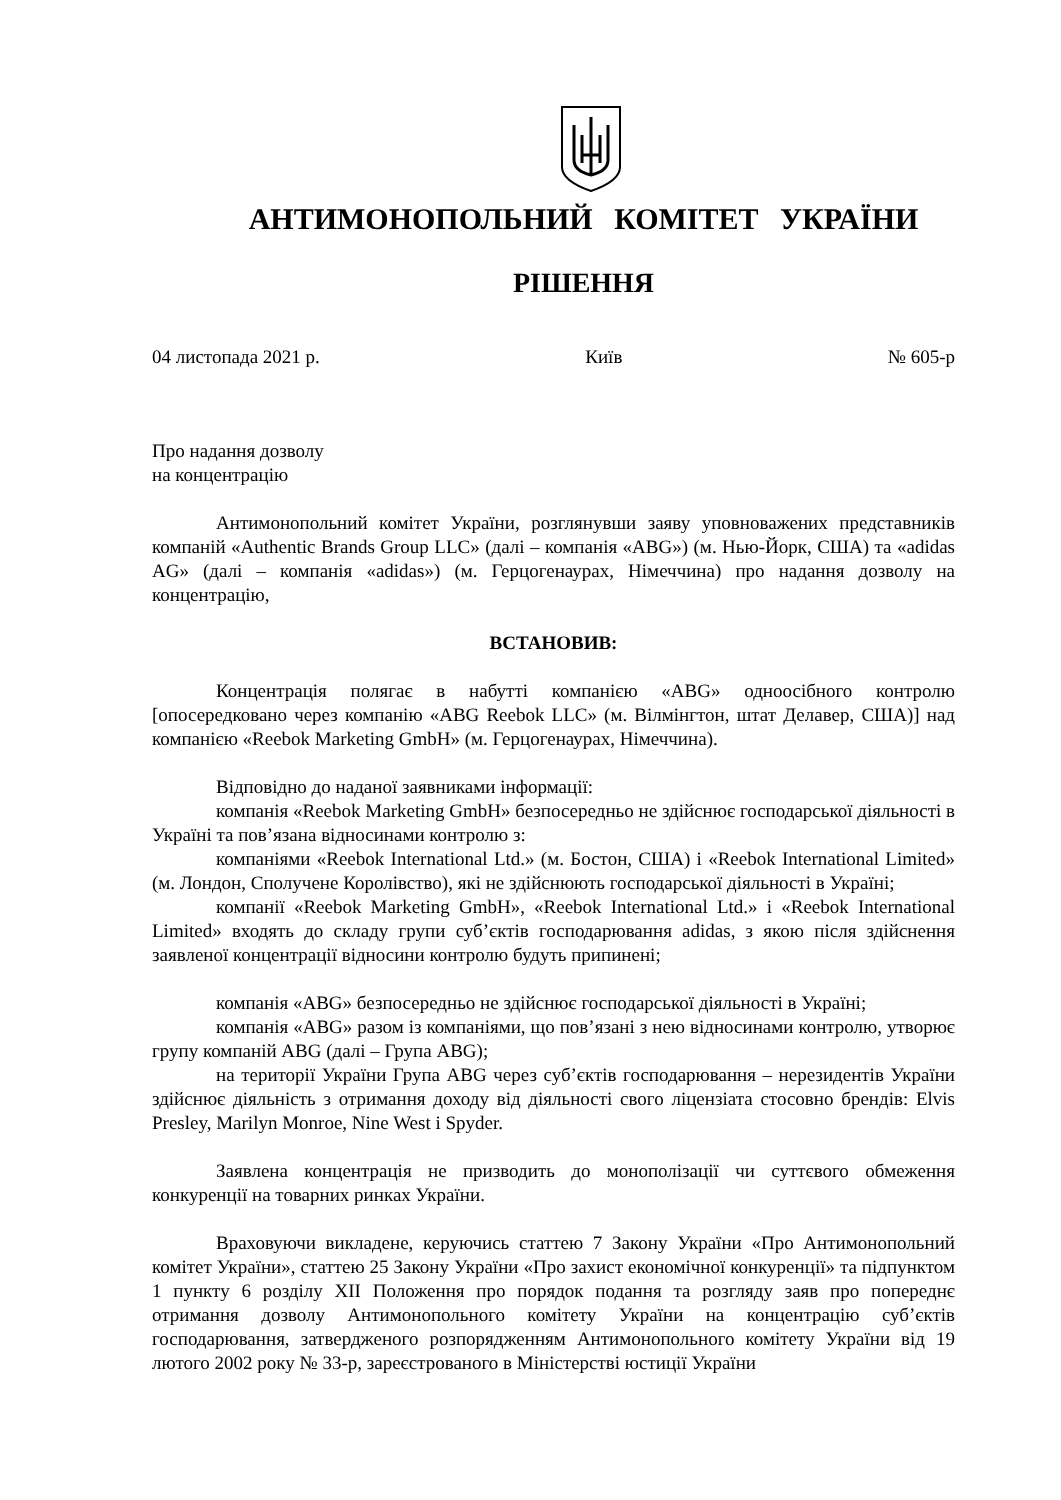АНТИМОНОПОЛЬНИЙ КОМІТЕТ УКРАЇНИ
РІШЕННЯ
04 листопада 2021 р. Київ № 605-р
Про надання дозволу
на концентрацію
Антимонопольний комітет України, розглянувши заяву уповноважених представників компаній «Authentic Brands Group LLC» (далі – компанія «ABG») (м. Нью-Йорк, США) та «adidas AG» (далі – компанія «adidas») (м. Герцогенаурах, Німеччина) про надання дозволу на концентрацію,
ВСТАНОВИВ:
Концентрація полягає в набутті компанією «ABG» одноосібного контролю [опосередковано через компанію «ABG Reebok LLC» (м. Вілмінгтон, штат Делавер, США)] над компанією «Reebok Marketing GmbH» (м. Герцогенаурах, Німеччина).
Відповідно до наданої заявниками інформації:
компанія «Reebok Marketing GmbH» безпосередньо не здійснює господарської діяльності в Україні та пов’язана відносинами контролю з:
компаніями «Reebok International Ltd.» (м. Бостон, США) і «Reebok International Limited» (м. Лондон, Сполучене Королівство), які не здійснюють господарської діяльності в Україні;
компанії «Reebok Marketing GmbH», «Reebok International Ltd.» і «Reebok International Limited» входять до складу групи суб’єктів господарювання adidas, з якою після здійснення заявленої концентрації відносини контролю будуть припинені;
компанія «ABG» безпосередньо не здійснює господарської діяльності в Україні;
компанія «ABG» разом із компаніями, що пов’язані з нею відносинами контролю, утворює групу компаній ABG (далі – Група ABG);
на території України Група ABG через суб’єктів господарювання – нерезидентів України здійснює діяльність з отримання доходу від діяльності свого ліцензіата стосовно брендів: Elvis Presley, Marilyn Monroe, Nine West і Spyder.
Заявлена концентрація не призводить до монополізації чи суттєвого обмеження конкуренції на товарних ринках України.
Враховуючи викладене, керуючись статтею 7 Закону України «Про Антимонопольний комітет України», статтею 25 Закону України «Про захист економічної конкуренції» та підпунктом 1 пункту 6 розділу XII Положення про порядок подання та розгляду заяв про попереднє отримання дозволу Антимонопольного комітету України на концентрацію суб’єктів господарювання, затвердженого розпорядженням Антимонопольного комітету України від 19 лютого 2002 року № 33-р, зареєстрованого в Міністерстві юстиції України